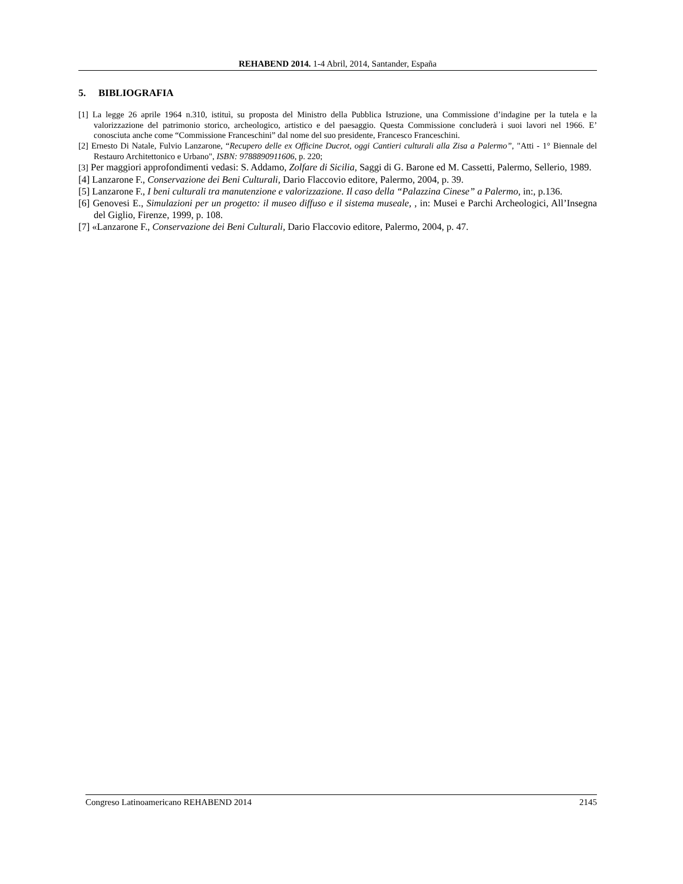REHABEND 2014. 1-4 Abril, 2014, Santander, España
5. BIBLIOGRAFIA
[1] La legge 26 aprile 1964 n.310, istituì, su proposta del Ministro della Pubblica Istruzione, una Commissione d’indagine per la tutela e la valorizzazione del patrimonio storico, archeologico, artistico e del paesaggio. Questa Commissione concluderà i suoi lavori nel 1966. E’ conosciuta anche come “Commissione Franceschini” dal nome del suo presidente, Francesco Franceschini.
[2] Ernesto Di Natale, Fulvio Lanzarone, “Recupero delle ex Officine Ducrot, oggi Cantieri culturali alla Zisa a Palermo”, "Atti - 1° Biennale del Restauro Architettonico e Urbano", ISBN: 9788890911606, p. 220;
[3] Per maggiori approfondimenti vedasi: S. Addamo, Zolfare di Sicilia, Saggi di G. Barone ed M. Cassetti, Palermo, Sellerio, 1989.
[4] Lanzarone F., Conservazione dei Beni Culturali, Dario Flaccovio editore, Palermo, 2004, p. 39.
[5] Lanzarone F., I beni culturali tra manutenzione e valorizzazione. Il caso della “Palazzina Cinese” a Palermo, in:, p.136.
[6] Genovesi E., Simulazioni per un progetto: il museo diffuso e il sistema museale, , in: Musei e Parchi Archeologici, All’Insegna del Giglio, Firenze, 1999, p. 108.
[7] «Lanzarone F., Conservazione dei Beni Culturali, Dario Flaccovio editore, Palermo, 2004, p. 47.
Congreso Latinoamericano REHABEND 2014 2145